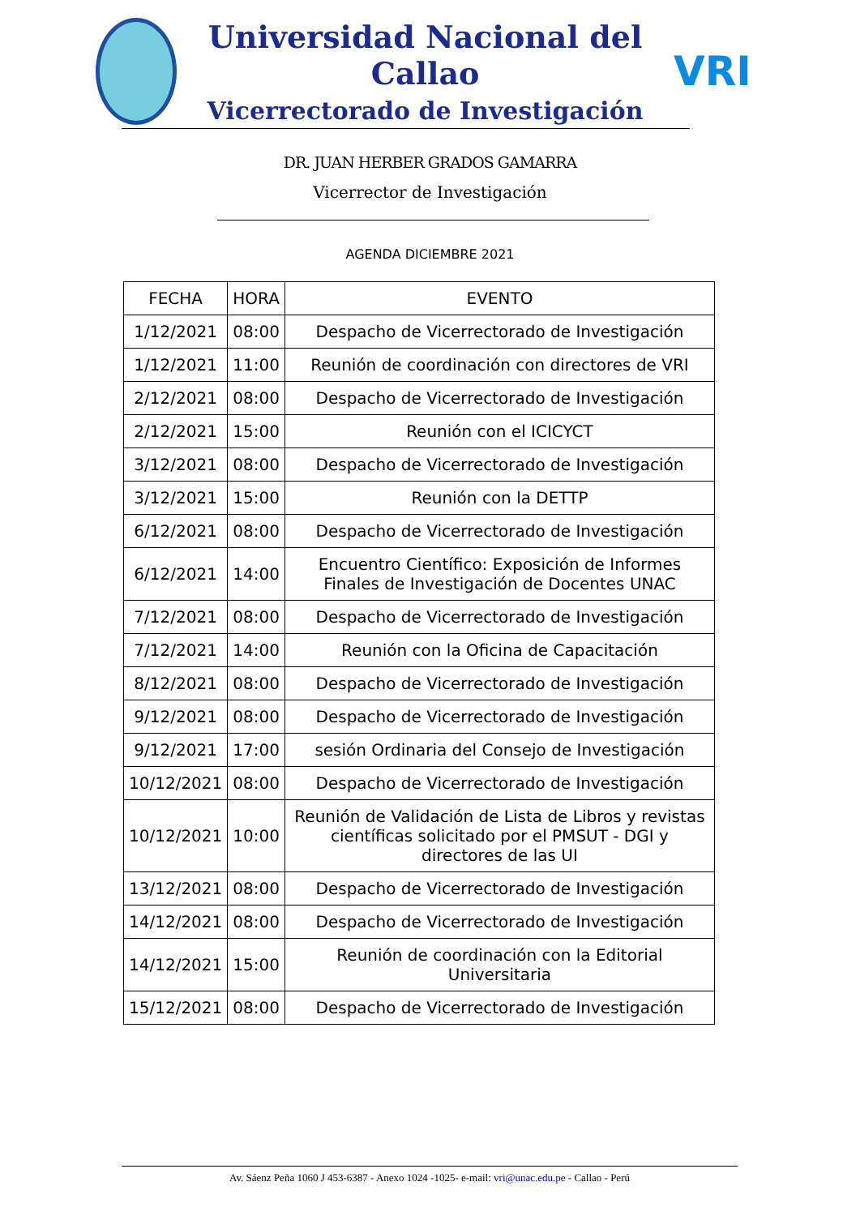Universidad Nacional del Callao
Vicerrectorado de Investigación
VRI
DR. JUAN HERBER GRADOS GAMARRA
Vicerrector de Investigación
AGENDA DICIEMBRE 2021
| FECHA | HORA | EVENTO |
| --- | --- | --- |
| 1/12/2021 | 08:00 | Despacho de Vicerrectorado de Investigación |
| 1/12/2021 | 11:00 | Reunión de coordinación con directores de VRI |
| 2/12/2021 | 08:00 | Despacho de Vicerrectorado de Investigación |
| 2/12/2021 | 15:00 | Reunión con el ICICYCT |
| 3/12/2021 | 08:00 | Despacho de Vicerrectorado de Investigación |
| 3/12/2021 | 15:00 | Reunión con la DETTP |
| 6/12/2021 | 08:00 | Despacho de Vicerrectorado de Investigación |
| 6/12/2021 | 14:00 | Encuentro Científico: Exposición de Informes Finales de Investigación de Docentes UNAC |
| 7/12/2021 | 08:00 | Despacho de Vicerrectorado de Investigación |
| 7/12/2021 | 14:00 | Reunión con la Oficina de Capacitación |
| 8/12/2021 | 08:00 | Despacho de Vicerrectorado de Investigación |
| 9/12/2021 | 08:00 | Despacho de Vicerrectorado de Investigación |
| 9/12/2021 | 17:00 | sesión Ordinaria del Consejo de Investigación |
| 10/12/2021 | 08:00 | Despacho de Vicerrectorado de Investigación |
| 10/12/2021 | 10:00 | Reunión de Validación de Lista de Libros y revistas científicas solicitado por el PMSUT - DGI y directores de las UI |
| 13/12/2021 | 08:00 | Despacho de Vicerrectorado de Investigación |
| 14/12/2021 | 08:00 | Despacho de Vicerrectorado de Investigación |
| 14/12/2021 | 15:00 | Reunión de coordinación con la Editorial Universitaria |
| 15/12/2021 | 08:00 | Despacho de Vicerrectorado de Investigación |
Av. Sáenz Peña 1060 J 453-6387 - Anexo 1024 -1025- e-mail: vri@unac.edu.pe - Callao - Perú